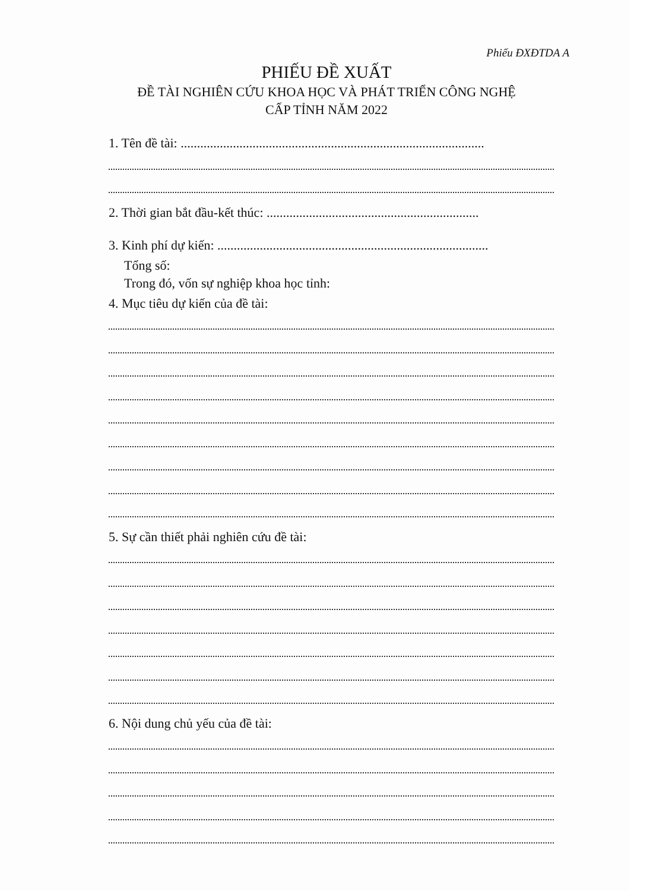Phiếu ĐXĐTDA A
PHIẾU ĐỀ XUẤT
ĐỀ TÀI NGHIÊN CỨU KHOA HỌC VÀ PHÁT TRIỂN CÔNG NGHỆ
CẤP TỈNH NĂM 2022
1. Tên đề tài: .............................................................................................
2. Thời gian bắt đầu-kết thúc: .................................................................
3. Kinh phí dự kiến: ...................................................................................
Tổng số:
Trong đó, vốn sự nghiệp khoa học tỉnh:
4. Mục tiêu dự kiến của đề tài:
5. Sự cần thiết phải nghiên cứu đề tài:
6. Nội dung chủ yếu của đề tài: